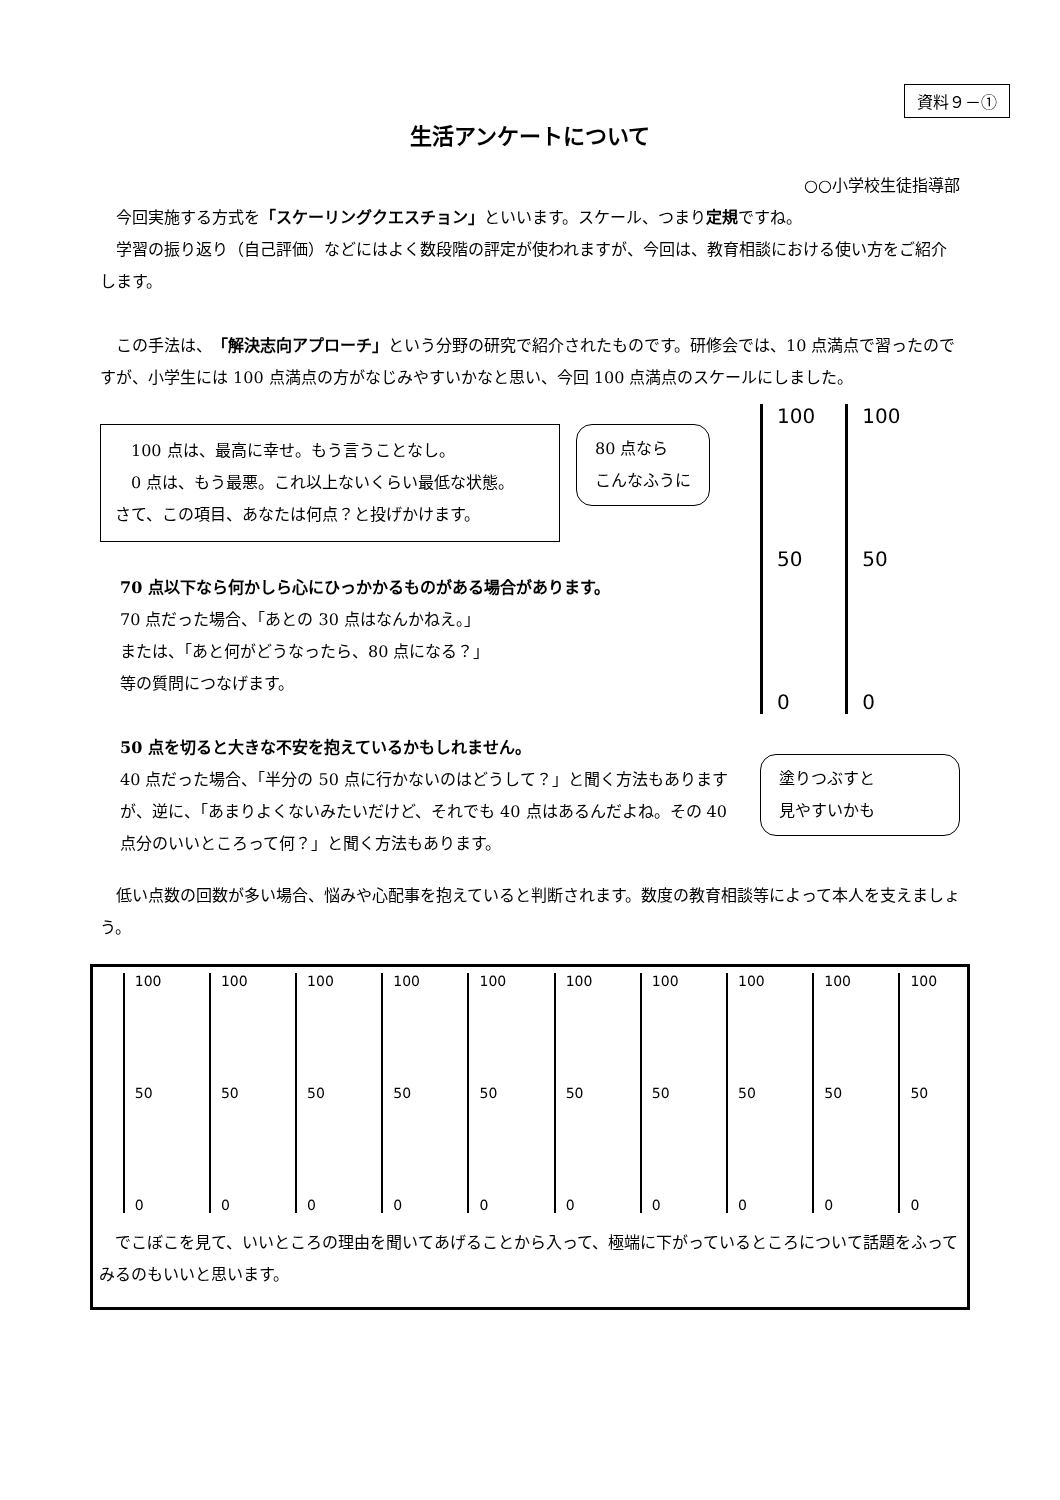資料９－①
生活アンケートについて
○○小学校生徒指導部
　今回実施する方式を「スケーリングクエスチョン」といいます。スケール、つまり定規ですね。
　学習の振り返り（自己評価）などにはよく数段階の評定が使われますが、今回は、教育相談における使い方をご紹介します。
　この手法は、「解決志向アプローチ」という分野の研究で紹介されたものです。研修会では、10 点満点で習ったのですが、小学生には 100 点満点の方がなじみやすいかなと思い、今回 100 点満点のスケールにしました。
　100 点は、最高に幸せ。もう言うことなし。
　0 点は、もう最悪。これ以上ないくらい最低な状態。
さて、この項目、あなたは何点？と投げかけます。
80 点なら
こんなふうに
70 点以下なら何かしら心にひっかかるものがある場合があります。
70 点だった場合、「あとの 30 点はなんかねえ。」
または、「あと何がどうなったら、80 点になる？」
等の質問につなげます。
50 点を切ると大きな不安を抱えているかもしれません。
40 点だった場合、「半分の 50 点に行かないのはどうして？」と聞く方法もありますが、逆に、「あまりよくないみたいだけど、それでも 40 点はあるんだよね。その 40 点分のいいところって何？」と聞く方法もあります。
100
50
0
100
50
0
塗りつぶすと
見やすいかも
　低い点数の回数が多い場合、悩みや心配事を抱えていると判断されます。数度の教育相談等によって本人を支えましょう。
100
50
0
100
50
0
100
50
0
100
50
0
100
50
0
100
50
0
100
50
0
100
50
0
100
50
0
100
50
0
　でこぼこを見て、いいところの理由を聞いてあげることから入って、極端に下がっているところについて話題をふってみるのもいいと思います。